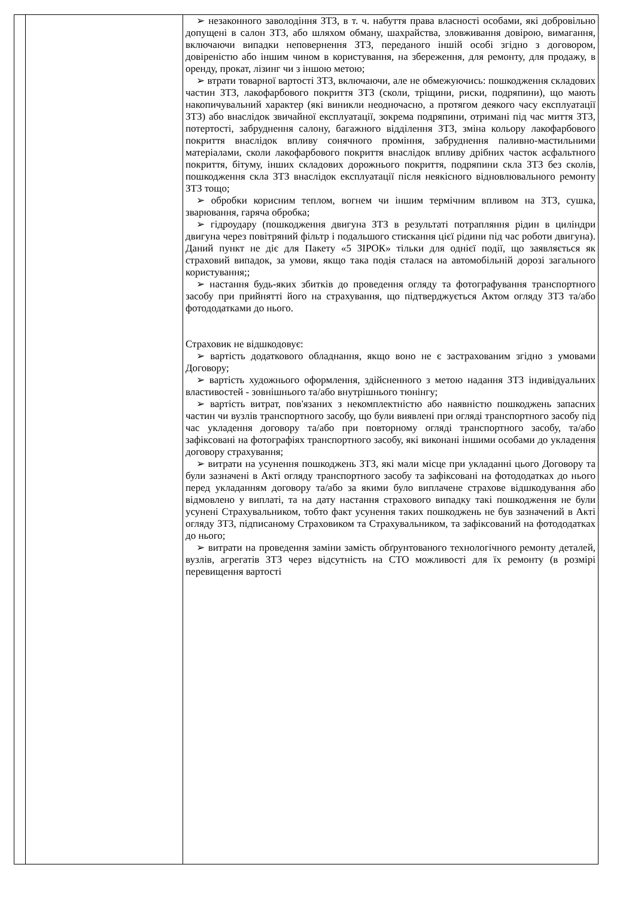| | | ➢ незаконного заволодіння ЗТЗ, в т. ч. набуття права власності особами, які добровільно допущені в салон ЗТЗ, або шляхом обману, шахрайства, зловживання довірою, вимагання, включаючи випадки неповернення ЗТЗ, переданого іншій особі згідно з договором, довіреністю або іншим чином в користування, на збереження, для ремонту, для продажу, в оренду, прокат, лізинг чи з іншою метою; ➢ втрати товарної вартості ЗТЗ, включаючи, але не обмежуючись: пошкодження складових частин ЗТЗ, лакофарбового покриття ЗТЗ (сколи, тріщини, риски, подряпини), що мають накопичувальний характер (які виникли неодночасно, а протягом деякого часу експлуатації ЗТЗ) або внаслідок звичайної експлуатації, зокрема подряпини, отримані під час миття ЗТЗ, потертості, забруднення салону, багажного відділення ЗТЗ, зміна кольору лакофарбового покриття внаслідок впливу сонячного проміння, забруднення паливно-мастильними матеріалами, сколи лакофарбового покриття внаслідок впливу дрібних часток асфальтного покриття, бітуму, інших складових дорожнього покриття, подряпини скла ЗТЗ без сколів, пошкодження скла ЗТЗ внаслідок експлуатації після неякісного відновлювального ремонту ЗТЗ тощо; ➢ обробки корисним теплом, вогнем чи іншим термічним впливом на ЗТЗ, сушка, зварювання, гаряча обробка; ➢ гідроудару (пошкодження двигуна ЗТЗ в результаті потрапляння рідин в циліндри двигуна через повітряний фільтр і подальшого стискання цієї рідини під час роботи двигуна). Даний пункт не діє для Пакету «5 ЗІРОК» тільки для однієї події, що заявляється як страховий випадок, за умови, якщо така подія сталася на автомобільній дорозі загального користування;; ➢ настання будь-яких збитків до проведення огляду та фотографування транспортного засобу при прийнятті його на страхування, що підтверджується Актом огляду ЗТЗ та/або фотододатками до нього. Страховик не відшкодовує: ➢ вартість додаткового обладнання, якщо воно не є застрахованим згідно з умовами Договору; ➢ вартість художнього оформлення, здійсненного з метою надання ЗТЗ індивідуальних властивостей - зовнішнього та/або внутрішнього тюнінгу; ➢ вартість витрат, пов'язаних з некомплектністю або наявністю пошкоджень запасних частин чи вузлів транспортного засобу, що були виявлені при огляді транспортного засобу під час укладення договору та/або при повторному огляді транспортного засобу, та/або зафіксовані на фотографіях транспортного засобу, які виконані іншими особами до укладення договору страхування; ➢ витрати на усунення пошкоджень ЗТЗ, які мали місце при укладанні цього Договору та були зазначені в Акті огляду транспортного засобу та зафіксовані на фотододатках до нього перед укладанням договору та/або за якими було виплачене страхове відшкодування або відмовлено у виплаті, та на дату настання страхового випадку такі пошкодження не були усунені Страхувальником, тобто факт усунення таких пошкоджень не був зазначений в Акті огляду ЗТЗ, підписаному Страховиком та Страхувальником, та зафіксований на фотододатках до нього; ➢ витрати на проведення заміни замість обґрунтованого технологічного ремонту деталей, вузлів, агрегатів ЗТЗ через відсутність на СТО можливості для їх ремонту (в розмірі перевищення вартості |